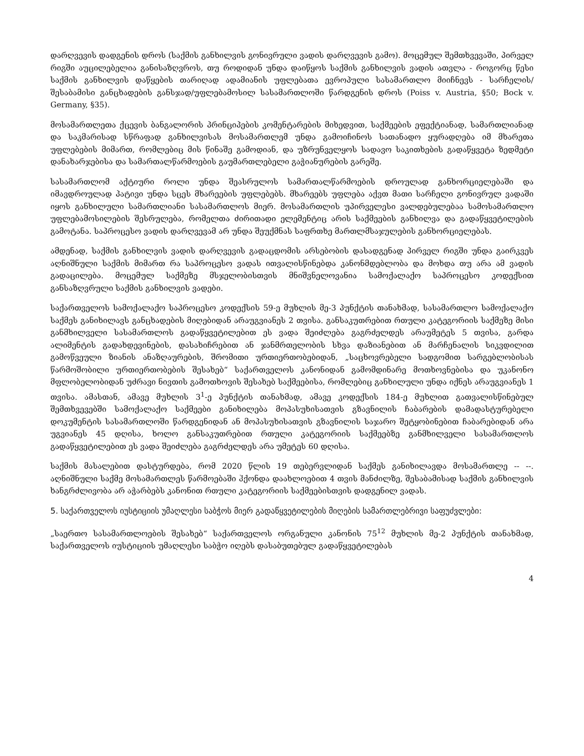დარღვევის დადგენის დროს (საქმის განხილვის გონივრული ვადის დარღვევის გამო). მოცემულ შემთხვევაში, პირველ რიგში აუცილებელია განისაზღვროს, თუ როდიდან უნდა დაიწყოს საქმის განხილვის ვადის ათვლა - როგორც წესი საქმის განხილვის დაწყების თარიღად ადამიანის უფლებათა ევროპული სასამართლო მიიჩნევს - სარჩელის/შესაბამისი განცხადების განსჯად/უფლებამოსილ სასამართლოში წარდგენის დროს (Poiss v. Austria, §50; Bock v. Germany, §35).
მოსამართლეთა ქცევის ბანგალორის პრინციპების კომენტარების მიხედვით, საქმეების ეფექტიანად, სამართლიანად და საკმარისად სწრაფად განხილვისას მოსამართლემ უნდა გამოიჩინოს სათანადო ყურადღება იმ მხარეთა უფლებების მიმართ, რომლებიც მის წინაშე გამოდიან, და უზრუნველყოს სადავო საკითხების გადაწყვეტა ზედმეტი დანახარჯებისა და სამართალწარმოების გაუმართლებელი გაჭიანურების გარეშე.
სასამართლომ აქტიური როლი უნდა შეასრულოს სამართალწარმოების დროულად განხორციელებაში და იმავდროულად პატივი უნდა სცეს მხარეების უფლებებს. მხარეებს უფლება აქვთ მათი სარჩელი გონივრულ ვადაში იყოს განხილული სამართლიანი სასამართლოს მიერ. მოსამართლის უპირველესი ვალდებულებაა სამოსამართლო უფლებამოსილების შესრულება, რომელთა ძირითადი ელემენტიც არის საქმეების განხილვა და გადაწყვეტილების გამოტანა. საპროცესო ვადის დარღვევამ არ უნდა შეუქმნას საფრთხე მართლმსაჯულების განხორციელებას.
ამდენად, საქმის განხილვის ვადის დარღვევის გადაცდომის არსებობის დასადგენად პირველ რიგში უნდა გაირკვეს აღნიშნული საქმის მიმართ რა საპროცესო ვადას ითვალისწინებდა კანონმდებლობა და მოხდა თუ არა ამ ვადის გადაცილება. მოცემულ საქმეზე მსჯელობისთვის მნიშვნელოვანია სამოქალაქო საპროცესო კოდექსით განსაზღვრული საქმის განხილვის ვადები.
საქართველოს სამოქალაქო საპროცესო კოდექსის 59-ე მუხლის მე-3 პუნქტის თანახმად, სასამართლო სამოქალაქო საქმეს განიხილავს განცხადების მიღებიდან არაუგვიანეს 2 თვისა. განსაკუთრებით რთული კატეგორიის საქმეზე მისი განმხილველი სასამართლოს გადაწყვეტილებით ეს ვადა შეიძლება გაგრძელდეს არაუმეტეს 5 თვისა, გარდა ალიმენტის გადახდევინების, დასახიჩრებით ან ჯანმრთელობის სხვა დაზიანებით ან მარჩენალის სიკვდილით გამოწვეული ზიანის ანაზღაურების, შრომითი ურთიერთობებიდან, „საცხოვრებელი სადგომით სარგებლობისას წარმოშობილი ურთიერთობების შესახებ“ საქართველოს კანონიდან გამომდინარე მოთხოვნებისა და უკანონო მფლობელობიდან უძრავი ნივთის გამოთხოვის შესახებ საქმეებისა, რომლებიც განხილული უნდა იქნეს არაუგვიანეს 1 თვისა. ამასთან, ამავე მუხლის 3<sup>1</sup>-ე პუნქტის თანახმად, ამავე კოდექსის 184-ე მუხლით გათვალისწინებულ შემთხვევებში სამოქალაქო საქმეები განიხილება მოპასუხისათვის გზავნილის ჩაბარების დამადასტურებელი დოკუმენტის სასამართლოში წარდგენიდან ან მოპასუხისათვის გზავნილის საჯარო შეტყობინებით ჩაბარებიდან არა უგვიანეს 45 დღისა, ხოლო განსაკუთრებით რთული კატეგორიის საქმეებზე განმხილველი სასამართლოს გადაწყვეტილებით ეს ვადა შეიძლება გაგრძელდეს არა უმეტეს 60 დღისა.
საქმის მასალებით დასტურდება, რომ 2020 წლის 19 თებერვლიდან საქმეს განიხილავდა მოსამართლე -- --. აღნიშნული საქმე მოსამართლეს წარმოებაში ჰქონდა დაახლოებით 4 თვის მანძილზე, შესაბამისად საქმის განხილვის ხანგრძლივობა არ აჭარბებს კანონით რთული კატეგორიის საქმეებისთვის დადგენილ ვადას.
5. საქართველოს იუსტიციის უმაღლესი საბჭოს მიერ გადაწყვეტილების მიღების სამართლებრივი საფუძვლები:
„საერთო სასამართლოების შესახებ“ საქართველოს ორგანული კანონის 75<sup>12</sup> მუხლის მე-2 პუნქტის თანახმად, საქართველოს იუსტიციის უმაღლესი საბჭო იღებს დასაბუთებულ გადაწყვეტილებას
4